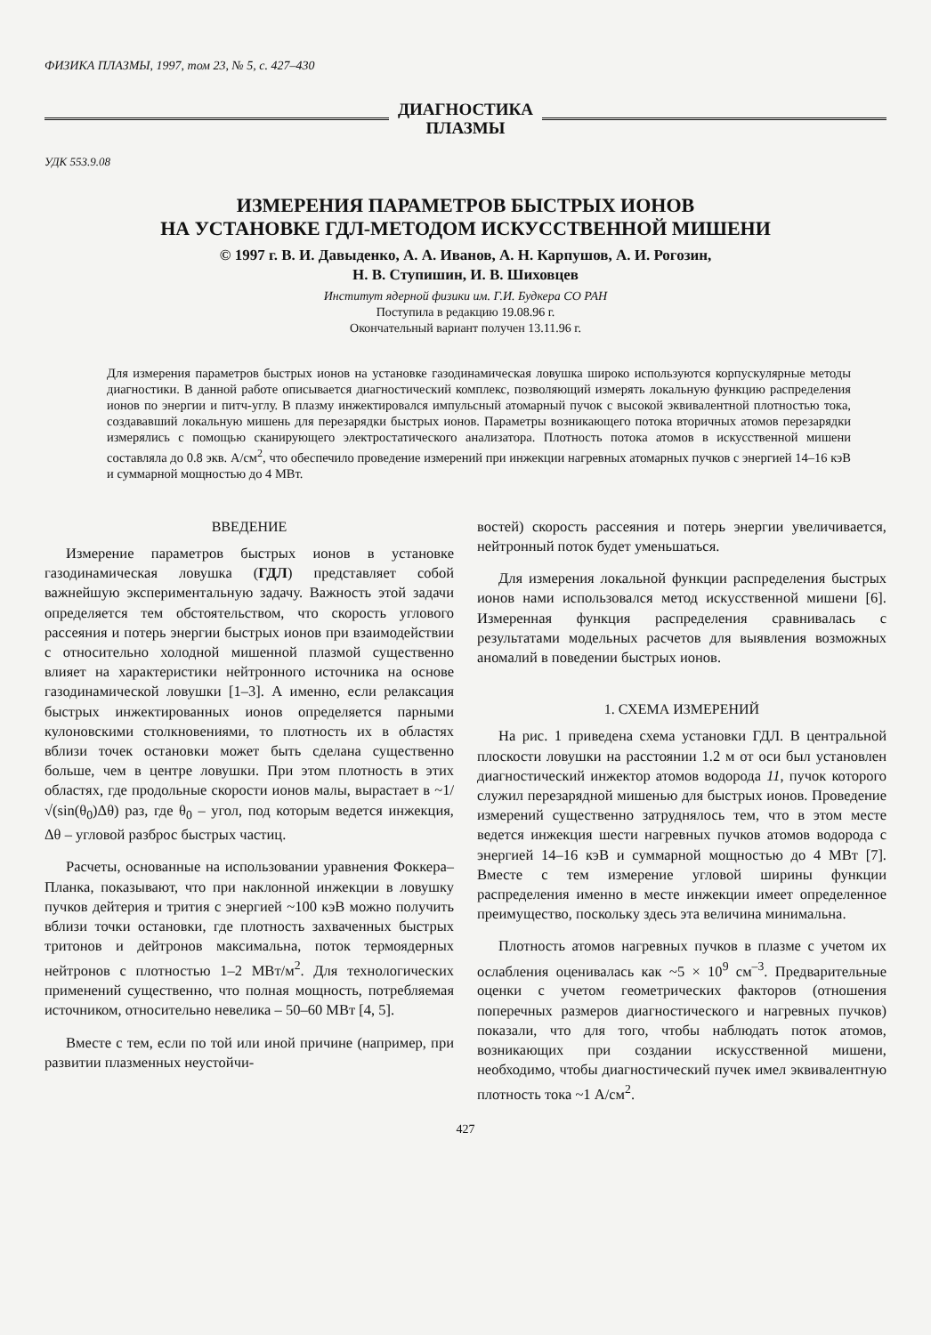ФИЗИКА ПЛАЗМЫ, 1997, том 23, № 5, с. 427–430
ДИАГНОСТИКА
ПЛАЗМЫ
УДК 553.9.08
ИЗМЕРЕНИЯ ПАРАМЕТРОВ БЫСТРЫХ ИОНОВ
НА УСТАНОВКЕ ГДЛ-МЕТОДОМ ИСКУССТВЕННОЙ МИШЕНИ
© 1997 г. В. И. Давыденко, А. А. Иванов, А. Н. Карпушов, А. И. Рогозин,
Н. В. Ступишин, И. В. Шиховцев
Институт ядерной физики им. Г.И. Будкера СО РАН
Поступила в редакцию 19.08.96 г.
Окончательный вариант получен 13.11.96 г.
Для измерения параметров быстрых ионов на установке газодинамическая ловушка широко используются корпускулярные методы диагностики. В данной работе описывается диагностический комплекс, позволяющий измерять локальную функцию распределения ионов по энергии и питч-углу. В плазму инжектировался импульсный атомарный пучок с высокой эквивалентной плотностью тока, создававший локальную мишень для перезарядки быстрых ионов. Параметры возникающего потока вторичных атомов перезарядки измерялись с помощью сканирующего электростатического анализатора. Плотность потока атомов в искусственной мишени составляла до 0.8 экв. А/см<sup>2</sup>, что обеспечило проведение измерений при инжекции нагревных атомарных пучков с энергией 14–16 кэВ и суммарной мощностью до 4 МВт.
ВВЕДЕНИЕ
Измерение параметров быстрых ионов в установке газодинамическая ловушка (ГДЛ) представляет собой важнейшую экспериментальную задачу. Важность этой задачи определяется тем обстоятельством, что скорость углового рассеяния и потерь энергии быстрых ионов при взаимодействии с относительно холодной мишенной плазмой существенно влияет на характеристики нейтронного источника на основе газодинамической ловушки [1–3]. А именно, если релаксация быстрых инжектированных ионов определяется парными кулоновскими столкновениями, то плотность их в областях вблизи точек остановки может быть сделана существенно больше, чем в центре ловушки. При этом плотность в этих областях, где продольные скорости ионов малы, вырастает в ~1/√(sin(θ<sub>0</sub>)Δθ) раз, где θ<sub>0</sub> – угол, под которым ведется инжекция, Δθ – угловой разброс быстрых частиц.
Расчеты, основанные на использовании уравнения Фоккера–Планка, показывают, что при наклонной инжекции в ловушку пучков дейтерия и трития с энергией ~100 кэВ можно получить вблизи точки остановки, где плотность захваченных быстрых тритонов и дейтронов максимальна, поток термоядерных нейтронов с плотностью 1–2 МВт/м<sup>2</sup>. Для технологических применений существенно, что полная мощность, потребляемая источником, относительно невелика – 50–60 МВт [4, 5].
Вместе с тем, если по той или иной причине (например, при развитии плазменных неустойчи-
востей) скорость рассеяния и потерь энергии увеличивается, нейтронный поток будет уменьшаться.
Для измерения локальной функции распределения быстрых ионов нами использовался метод искусственной мишени [6]. Измеренная функция распределения сравнивалась с результатами модельных расчетов для выявления возможных аномалий в поведении быстрых ионов.
1. СХЕМА ИЗМЕРЕНИЙ
На рис. 1 приведена схема установки ГДЛ. В центральной плоскости ловушки на расстоянии 1.2 м от оси был установлен диагностический инжектор атомов водорода 11, пучок которого служил перезарядной мишенью для быстрых ионов. Проведение измерений существенно затруднялось тем, что в этом месте ведется инжекция шести нагревных пучков атомов водорода с энергией 14–16 кэВ и суммарной мощностью до 4 МВт [7]. Вместе с тем измерение угловой ширины функции распределения именно в месте инжекции имеет определенное преимущество, поскольку здесь эта величина минимальна.
Плотность атомов нагревных пучков в плазме с учетом их ослабления оценивалась как ~5 × 10<sup>9</sup> см<sup>–3</sup>. Предварительные оценки с учетом геометрических факторов (отношения поперечных размеров диагностического и нагревных пучков) показали, что для того, чтобы наблюдать поток атомов, возникающих при создании искусственной мишени, необходимо, чтобы диагностический пучек имел эквивалентную плотность тока ~1 А/см<sup>2</sup>.
427